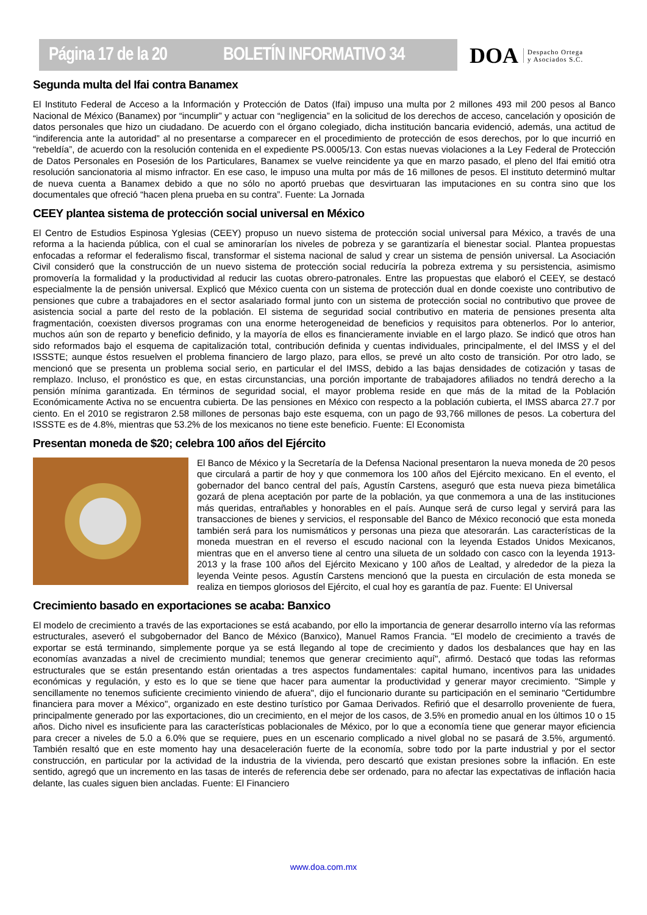Página 17 de la 20 BOLETÍN INFORMATIVO 34
DOA Despacho Ortega
y Asociados S.C.
Segunda multa del Ifai contra Banamex
El Instituto Federal de Acceso a la Información y Protección de Datos (Ifai) impuso una multa por 2 millones 493 mil 200 pesos al Banco Nacional de México (Banamex) por “incumplir” y actuar con “negligencia” en la solicitud de los derechos de acceso, cancelación y oposición de datos personales que hizo un ciudadano. De acuerdo con el órgano colegiado, dicha institución bancaria evidenció, además, una actitud de “indiferencia ante la autoridad” al no presentarse a comparecer en el procedimiento de protección de esos derechos, por lo que incurrió en “rebeldía”, de acuerdo con la resolución contenida en el expediente PS.0005/13. Con estas nuevas violaciones a la Ley Federal de Protección de Datos Personales en Posesión de los Particulares, Banamex se vuelve reincidente ya que en marzo pasado, el pleno del Ifai emitió otra resolución sancionatoria al mismo infractor. En ese caso, le impuso una multa por más de 16 millones de pesos. El instituto determinó multar de nueva cuenta a Banamex debido a que no sólo no aportó pruebas que desvirtuaran las imputaciones en su contra sino que los documentales que ofreció “hacen plena prueba en su contra”. Fuente: La Jornada
CEEY plantea sistema de protección social universal en México
El Centro de Estudios Espinosa Yglesias (CEEY) propuso un nuevo sistema de protección social universal para México, a través de una reforma a la hacienda pública, con el cual se aminorarían los niveles de pobreza y se garantizaría el bienestar social. Plantea propuestas enfocadas a reformar el federalismo fiscal, transformar el sistema nacional de salud y crear un sistema de pensión universal. La Asociación Civil consideró que la construcción de un nuevo sistema de protección social reduciría la pobreza extrema y su persistencia, asimismo promovería la formalidad y la productividad al reducir las cuotas obrero-patronales. Entre las propuestas que elaboró el CEEY, se destacó especialmente la de pensión universal. Explicó que México cuenta con un sistema de protección dual en donde coexiste uno contributivo de pensiones que cubre a trabajadores en el sector asalariado formal junto con un sistema de protección social no contributivo que provee de asistencia social a parte del resto de la población. El sistema de seguridad social contributivo en materia de pensiones presenta alta fragmentación, coexisten diversos programas con una enorme heterogeneidad de beneficios y requisitos para obtenerlos. Por lo anterior, muchos aún son de reparto y beneficio definido, y la mayoría de ellos es financieramente inviable en el largo plazo. Se indicó que otros han sido reformados bajo el esquema de capitalización total, contribución definida y cuentas individuales, principalmente, el del IMSS y el del ISSSTE; aunque éstos resuelven el problema financiero de largo plazo, para ellos, se prevé un alto costo de transición. Por otro lado, se mencionó que se presenta un problema social serio, en particular el del IMSS, debido a las bajas densidades de cotización y tasas de remplazo. Incluso, el pronóstico es que, en estas circunstancias, una porción importante de trabajadores afiliados no tendrá derecho a la pensión mínima garantizada. En términos de seguridad social, el mayor problema reside en que más de la mitad de la Población Económicamente Activa no se encuentra cubierta. De las pensiones en México con respecto a la población cubierta, el IMSS abarca 27.7 por ciento. En el 2010 se registraron 2.58 millones de personas bajo este esquema, con un pago de 93,766 millones de pesos. La cobertura del ISSSTE es de 4.8%, mientras que 53.2% de los mexicanos no tiene este beneficio. Fuente: El Economista
Presentan moneda de $20; celebra 100 años del Ejército
El Banco de México y la Secretaría de la Defensa Nacional presentaron la nueva moneda de 20 pesos que circulará a partir de hoy y que conmemora los 100 años del Ejército mexicano. En el evento, el gobernador del banco central del país, Agustín Carstens, aseguró que esta nueva pieza bimetálica gozará de plena aceptación por parte de la población, ya que conmemora a una de las instituciones más queridas, entrañables y honorables en el país. Aunque será de curso legal y servirá para las transacciones de bienes y servicios, el responsable del Banco de México reconoció que esta moneda también será para los numismáticos y personas una pieza que atesorarán. Las características de la moneda muestran en el reverso el escudo nacional con la leyenda Estados Unidos Mexicanos, mientras que en el anverso tiene al centro una silueta de un soldado con casco con la leyenda 1913-2013 y la frase 100 años del Ejército Mexicano y 100 años de Lealtad, y alrededor de la pieza la leyenda Veinte pesos. Agustín Carstens mencionó que la puesta en circulación de esta moneda se realiza en tiempos gloriosos del Ejército, el cual hoy es garantía de paz. Fuente: El Universal
Crecimiento basado en exportaciones se acaba: Banxico
El modelo de crecimiento a través de las exportaciones se está acabando, por ello la importancia de generar desarrollo interno vía las reformas estructurales, aseveró el subgobernador del Banco de México (Banxico), Manuel Ramos Francia. "El modelo de crecimiento a través de exportar se está terminando, simplemente porque ya se está llegando al tope de crecimiento y dados los desbalances que hay en las economías avanzadas a nivel de crecimiento mundial; tenemos que generar crecimiento aquí", afirmó. Destacó que todas las reformas estructurales que se están presentando están orientadas a tres aspectos fundamentales: capital humano, incentivos para las unidades económicas y regulación, y esto es lo que se tiene que hacer para aumentar la productividad y generar mayor crecimiento. "Simple y sencillamente no tenemos suficiente crecimiento viniendo de afuera", dijo el funcionario durante su participación en el seminario "Certidumbre financiera para mover a México", organizado en este destino turístico por Gamaa Derivados. Refirió que el desarrollo proveniente de fuera, principalmente generado por las exportaciones, dio un crecimiento, en el mejor de los casos, de 3.5% en promedio anual en los últimos 10 o 15 años. Dicho nivel es insuficiente para las características poblacionales de México, por lo que a economía tiene que generar mayor eficiencia para crecer a niveles de 5.0 a 6.0% que se requiere, pues en un escenario complicado a nivel global no se pasará de 3.5%, argumentó. También resaltó que en este momento hay una desaceleración fuerte de la economía, sobre todo por la parte industrial y por el sector construcción, en particular por la actividad de la industria de la vivienda, pero descartó que existan presiones sobre la inflación. En este sentido, agregó que un incremento en las tasas de interés de referencia debe ser ordenado, para no afectar las expectativas de inflación hacia delante, las cuales siguen bien ancladas. Fuente: El Financiero
www.doa.com.mx